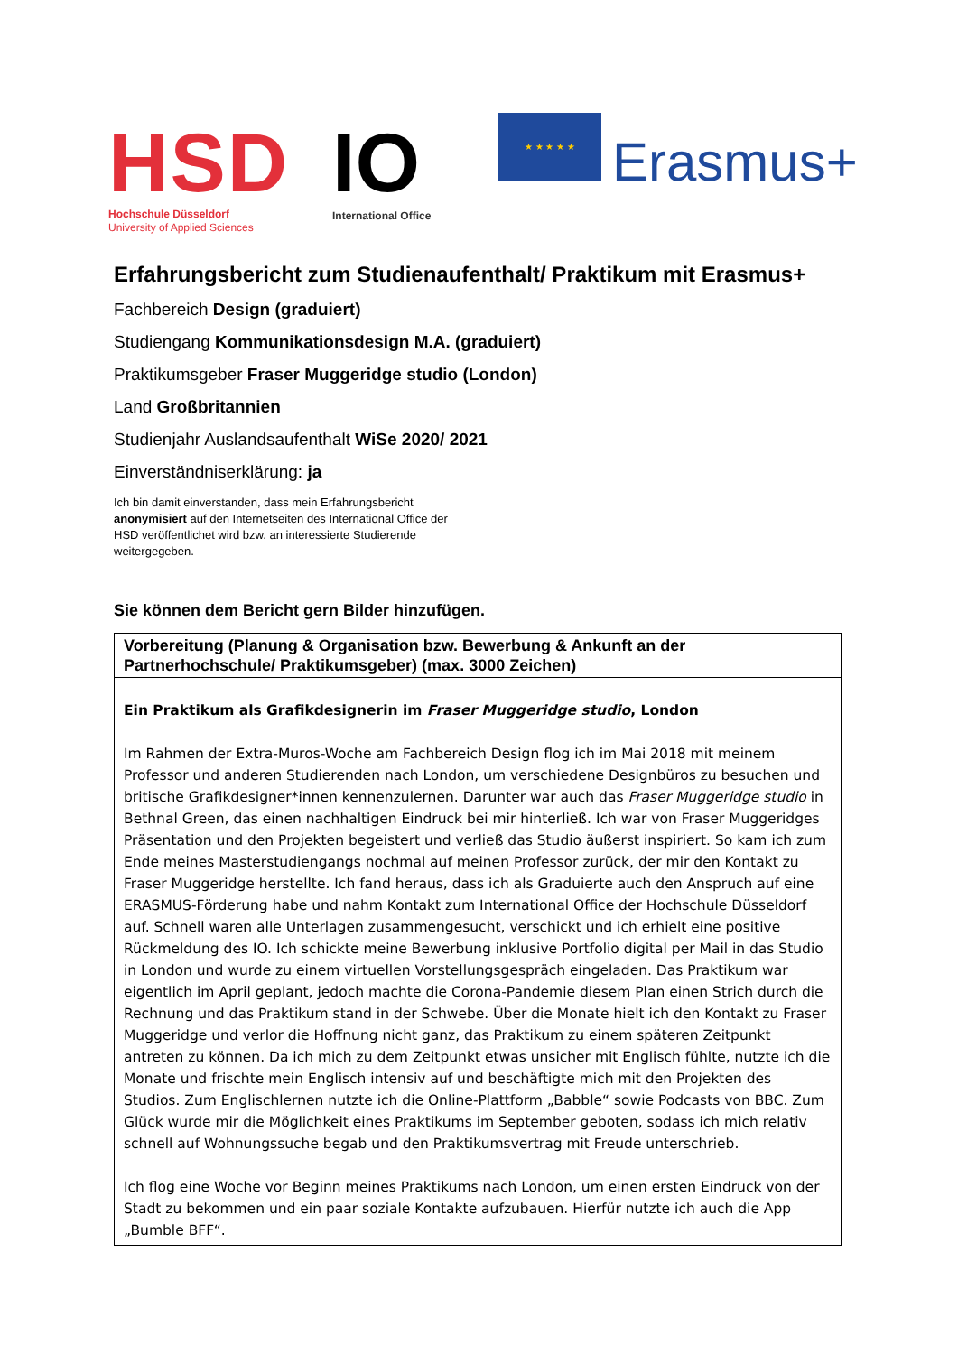HSD
Hochschule Düsseldorf
University of Applied Sciences
IO
International Office
★ ★ ★ ★ ★
Erasmus+
Erfahrungsbericht zum Studienaufenthalt/ Praktikum mit Erasmus+
Fachbereich Design (graduiert)
Studiengang Kommunikationsdesign M.A. (graduiert)
Praktikumsgeber Fraser Muggeridge studio (London)
Land Großbritannien
Studienjahr Auslandsaufenthalt WiSe 2020/ 2021
Einverständniserklärung: ja
Ich bin damit einverstanden, dass mein Erfahrungsbericht anonymisiert auf den Internetseiten des International Office der HSD veröffentlichet wird bzw. an interessierte Studierende weitergegeben.
Sie können dem Bericht gern Bilder hinzufügen.
| Vorbereitung (Planung & Organisation bzw. Bewerbung & Ankunft an der Partnerhochschule/ Praktikumsgeber) (max. 3000 Zeichen) |
| --- |
| Ein Praktikum als Grafikdesignerin im Fraser Muggeridge studio , London Im Rahmen der Extra-Muros-Woche am Fachbereich Design flog ich im Mai 2018 mit meinem Professor und anderen Studierenden nach London, um verschiedene Designbüros zu besuchen und britische Grafikdesigner*innen kennenzulernen. Darunter war auch das Fraser Muggeridge studio in Bethnal Green, das einen nachhaltigen Eindruck bei mir hinterließ. Ich war von Fraser Muggeridges Präsentation und den Projekten begeistert und verließ das Studio äußerst inspiriert. So kam ich zum Ende meines Masterstudiengangs nochmal auf meinen Professor zurück, der mir den Kontakt zu Fraser Muggeridge herstellte. Ich fand heraus, dass ich als Graduierte auch den Anspruch auf eine ERASMUS-Förderung habe und nahm Kontakt zum International Office der Hochschule Düsseldorf auf. Schnell waren alle Unterlagen zusammengesucht, verschickt und ich erhielt eine positive Rückmeldung des IO. Ich schickte meine Bewerbung inklusive Portfolio digital per Mail in das Studio in London und wurde zu einem virtuellen Vorstellungsgespräch eingeladen. Das Praktikum war eigentlich im April geplant, jedoch machte die Corona-Pandemie diesem Plan einen Strich durch die Rechnung und das Praktikum stand in der Schwebe. Über die Monate hielt ich den Kontakt zu Fraser Muggeridge und verlor die Hoffnung nicht ganz, das Praktikum zu einem späteren Zeitpunkt antreten zu können. Da ich mich zu dem Zeitpunkt etwas unsicher mit Englisch fühlte, nutzte ich die Monate und frischte mein Englisch intensiv auf und beschäftigte mich mit den Projekten des Studios. Zum Englischlernen nutzte ich die Online-Plattform „Babble“ sowie Podcasts von BBC. Zum Glück wurde mir die Möglichkeit eines Praktikums im September geboten, sodass ich mich relativ schnell auf Wohnungssuche begab und den Praktikumsvertrag mit Freude unterschrieb. Ich flog eine Woche vor Beginn meines Praktikums nach London, um einen ersten Eindruck von der Stadt zu bekommen und ein paar soziale Kontakte aufzubauen. Hierfür nutzte ich auch die App „Bumble BFF“. |